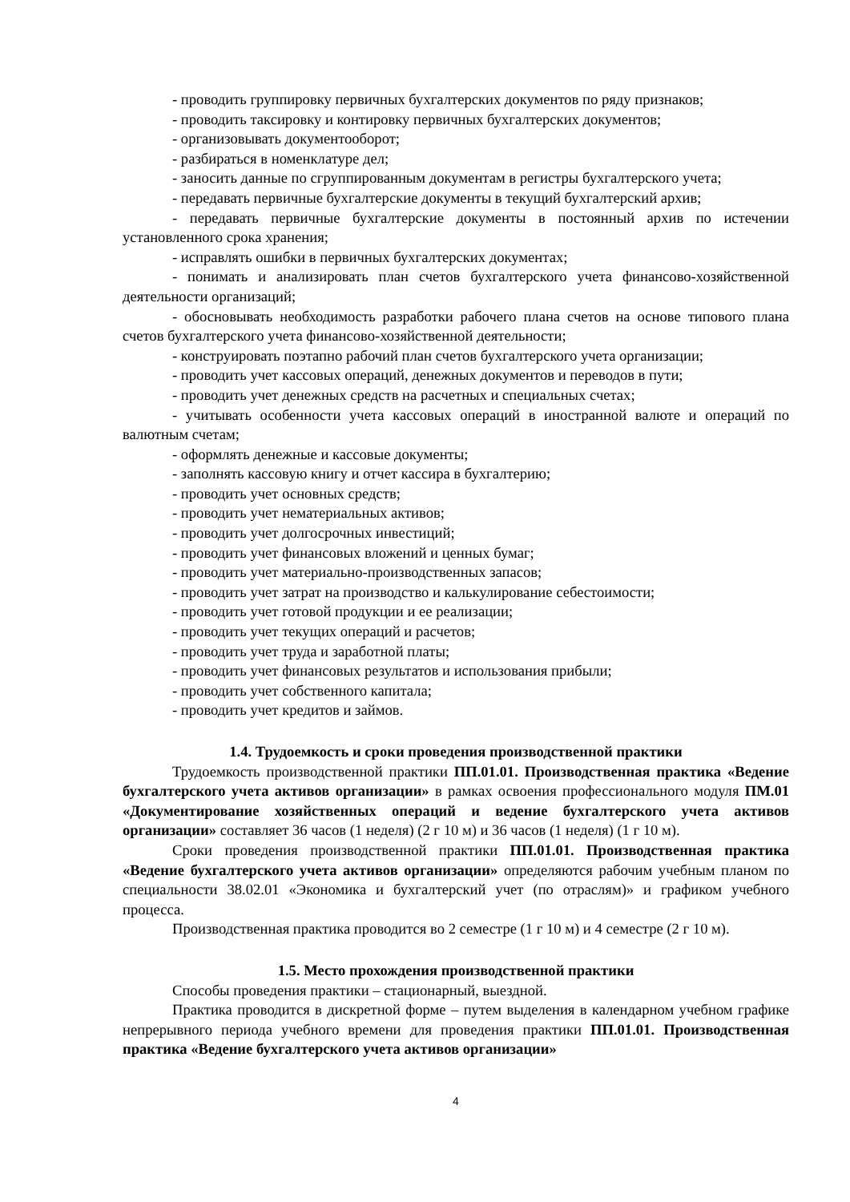- проводить группировку первичных бухгалтерских документов по ряду признаков;
- проводить таксировку и контировку первичных бухгалтерских документов;
- организовывать документооборот;
- разбираться в номенклатуре дел;
- заносить данные по сгруппированным документам в регистры бухгалтерского учета;
- передавать первичные бухгалтерские документы в текущий бухгалтерский архив;
- передавать первичные бухгалтерские документы в постоянный архив по истечении установленного срока хранения;
- исправлять ошибки в первичных бухгалтерских документах;
- понимать и анализировать план счетов бухгалтерского учета финансово-хозяйственной деятельности организаций;
- обосновывать необходимость разработки рабочего плана счетов на основе типового плана счетов бухгалтерского учета финансово-хозяйственной деятельности;
- конструировать поэтапно рабочий план счетов бухгалтерского учета организации;
- проводить учет кассовых операций, денежных документов и переводов в пути;
- проводить учет денежных средств на расчетных и специальных счетах;
- учитывать особенности учета кассовых операций в иностранной валюте и операций по валютным счетам;
- оформлять денежные и кассовые документы;
- заполнять кассовую книгу и отчет кассира в бухгалтерию;
- проводить учет основных средств;
- проводить учет нематериальных активов;
- проводить учет долгосрочных инвестиций;
- проводить учет финансовых вложений и ценных бумаг;
- проводить учет материально-производственных запасов;
- проводить учет затрат на производство и калькулирование себестоимости;
- проводить учет готовой продукции и ее реализации;
- проводить учет текущих операций и расчетов;
- проводить учет труда и заработной платы;
- проводить учет финансовых результатов и использования прибыли;
- проводить учет собственного капитала;
- проводить учет кредитов и займов.
1.4. Трудоемкость и сроки проведения производственной практики
Трудоемкость производственной практики ПП.01.01. Производственная практика «Ведение бухгалтерского учета активов организации» в рамках освоения профессионального модуля ПМ.01 «Документирование хозяйственных операций и ведение бухгалтерского учета активов организации» составляет 36 часов (1 неделя) (2 г 10 м) и 36 часов (1 неделя) (1 г 10 м).
Сроки проведения производственной практики ПП.01.01. Производственная практика «Ведение бухгалтерского учета активов организации» определяются рабочим учебным планом по специальности 38.02.01 «Экономика и бухгалтерский учет (по отраслям)» и графиком учебного процесса.
Производственная практика проводится во 2 семестре (1 г 10 м) и 4 семестре (2 г 10 м).
1.5. Место прохождения производственной практики
Способы проведения практики – стационарный, выездной.
Практика проводится в дискретной форме – путем выделения в календарном учебном графике непрерывного периода учебного времени для проведения практики ПП.01.01. Производственная практика «Ведение бухгалтерского учета активов организации»
4